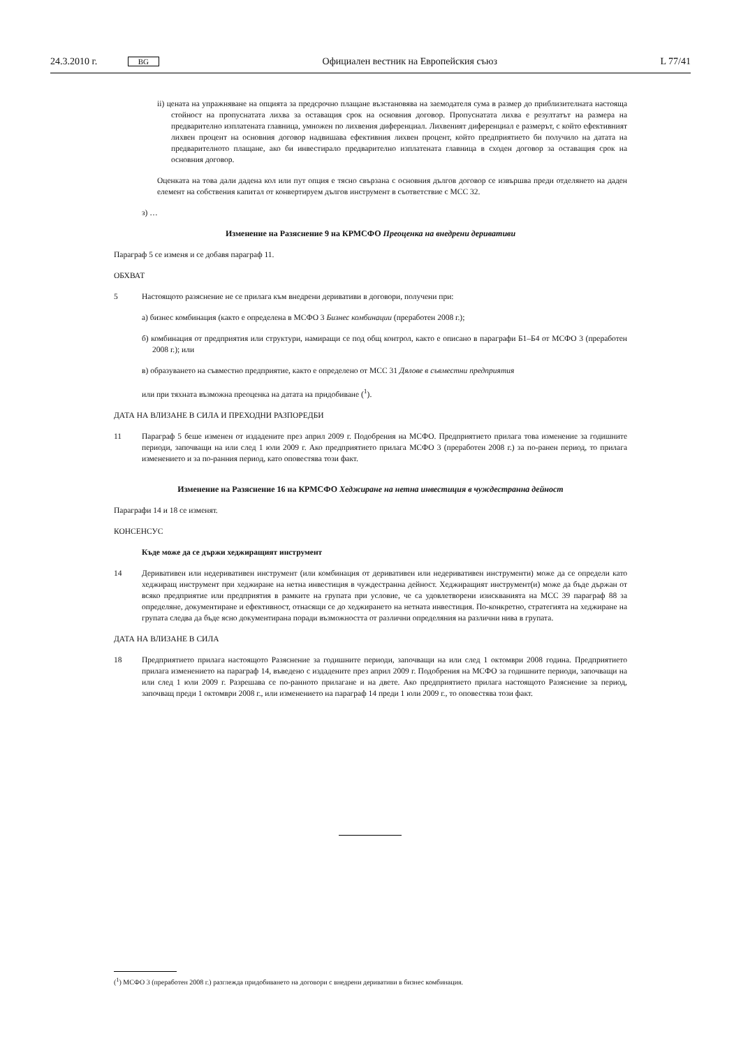24.3.2010 г. BG Официален вестник на Европейския съюз L 77/41
ii) цената на упражняване на опцията за предсрочно плащане възстановява на заемодателя сума в размер до приблизителната настояща стойност на пропуснатата лихва за оставащия срок на основния договор. Пропуснатата лихва е резултатът на размера на предварително изплатената главница, умножен по лихвения диференциал. Лихвеният диференциал е размерът, с който ефективният лихвен процент на основния договор надвишава ефективния лихвен процент, който предприятието би получило на датата на предварителното плащане, ако би инвестирало предварително изплатената главница в сходен договор за оставащия срок на основния договор.
Оценката на това дали дадена кол или пут опция е тясно свързана с основния дългов договор се извършва преди отделянето на даден елемент на собствения капитал от конвертируем дългов инструмент в съответствие с МСС 32.
з) …
Изменение на Разяснение 9 на КРМСФО Преоценка на внедрени деривативи
Параграф 5 се изменя и се добавя параграф 11.
ОБХВАТ
5 Настоящото разяснение не се прилага към внедрени деривативи в договори, получени при:
а) бизнес комбинация (както е определена в МСФО 3 Бизнес комбинации (преработен 2008 г.);
б) комбинация от предприятия или структури, намиращи се под общ контрол, както е описано в параграфи Б1–Б4 от МСФО 3 (преработен 2008 г.); или
в) образуването на съвместно предприятие, както е определено от МСС 31 Дялове в съвместни предприятия
или при тяхната възможна преоценка на датата на придобиване (<sup>1</sup>).
ДАТА НА ВЛИЗАНЕ В СИЛА И ПРЕХОДНИ РАЗПОРЕДБИ
11 Параграф 5 беше изменен от издадените през април 2009 г. Подобрения на МСФО. Предприятието прилага това изменение за годишните периоди, започващи на или след 1 юли 2009 г. Ако предприятието прилага МСФО 3 (преработен 2008 г.) за по-ранен период, то прилага изменението и за по-ранния период, като оповестява този факт.
Изменение на Разяснение 16 на КРМСФО Хеджиране на нетна инвестиция в чуждестранна дейност
Параграфи 14 и 18 се изменят.
КОНСЕНСУС
Къде може да се държи хеджиращият инструмент
14 Деривативен или недеривативен инструмент (или комбинация от деривативен или недеривативен инструменти) може да се определи като хеджиращ инструмент при хеджиране на нетна инвестиция в чуждестранна дейност. Хеджиращият инструмент(и) може да бъде държан от всяко предприятие или предприятия в рамките на групата при условие, че са удовлетворени изискванията на МСС 39 параграф 88 за определяне, документиране и ефективност, отнасящи се до хеджирането на нетната инвестиция. По-конкретно, стратегията на хеджиране на групата следва да бъде ясно документирана поради възможността от различни определяния на различни нива в групата.
ДАТА НА ВЛИЗАНЕ В СИЛА
18 Предприятието прилага настоящото Разяснение за годишните периоди, започващи на или след 1 октомври 2008 година. Предприятието прилага изменението на параграф 14, въведено с издадените през април 2009 г. Подобрения на МСФО за годишните периоди, започващи на или след 1 юли 2009 г. Разрешава се по-ранното прилагане и на двете. Ако предприятието прилага настоящото Разяснение за период, започващ преди 1 октомври 2008 г., или изменението на параграф 14 преди 1 юли 2009 г., то оповестява този факт.
(<sup>1</sup>) МСФО 3 (преработен 2008 г.) разглежда придобиването на договори с внедрени деривативи в бизнес комбинация.